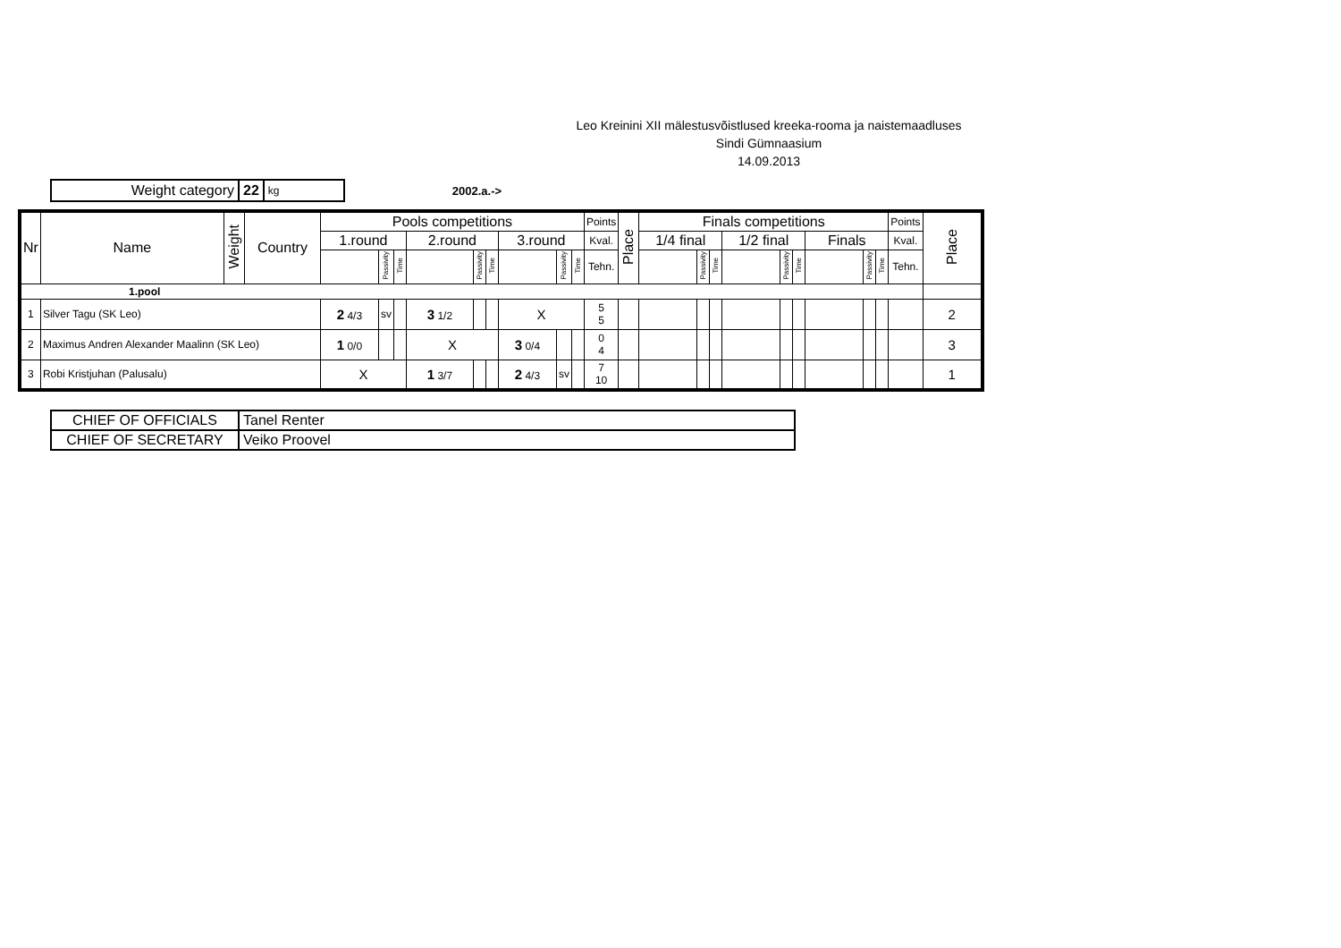Leo Kreinini XII mälestusvõistlused kreeka-rooma ja naistemaadluses
Sindi Gümnaasium
14.09.2013
| Weight category | 22 | kg |
2002.a.->
| Nr | Name | Weight | Country | Pools competitions | | | | | | | | | Points | Place | Finals competitions | | | | | | | | | Points | Place |
| --- | --- | --- | --- | --- | --- | --- | --- | --- | --- | --- | --- | --- | --- | --- | --- | --- | --- | --- | --- | --- | --- | --- | --- | --- | --- |
| | | | | 1.round | | | 2.round | | | 3.round | | | Kval. | | 1/4 final | | | 1/2 final | | | Finals | | | Kval. | |
| | | | | | Passivity | Time | | Passivity | Time | | Passivity | Time | Tehn. | | | Passivity | Time | | Passivity | Time | | Passivity | Time | Tehn. | |
| 1.pool | | | | | | | | | | | | | | | | | | | | | | | | | |
| 1 | Silver Tagu (SK Leo) | | | 2 4/3 | sv | | 3 1/2 | | | X | | | 5 5 | | | | | | | | | | | | 2 |
| 2 | Maximus Andren Alexander Maalinn (SK Leo) | | | 1 0/0 | | | X | | | 3 0/4 | | | 0 4 | | | | | | | | | | | | 3 |
| 3 | Robi Kristjuhan (Palusalu) | | | X | | | 1 3/7 | | | 2 4/3 | sv | | 7 10 | | | | | | | | | | | | 1 |
| CHIEF OF OFFICIALS | Tanel Renter |
| CHIEF OF SECRETARY | Veiko Proovel |